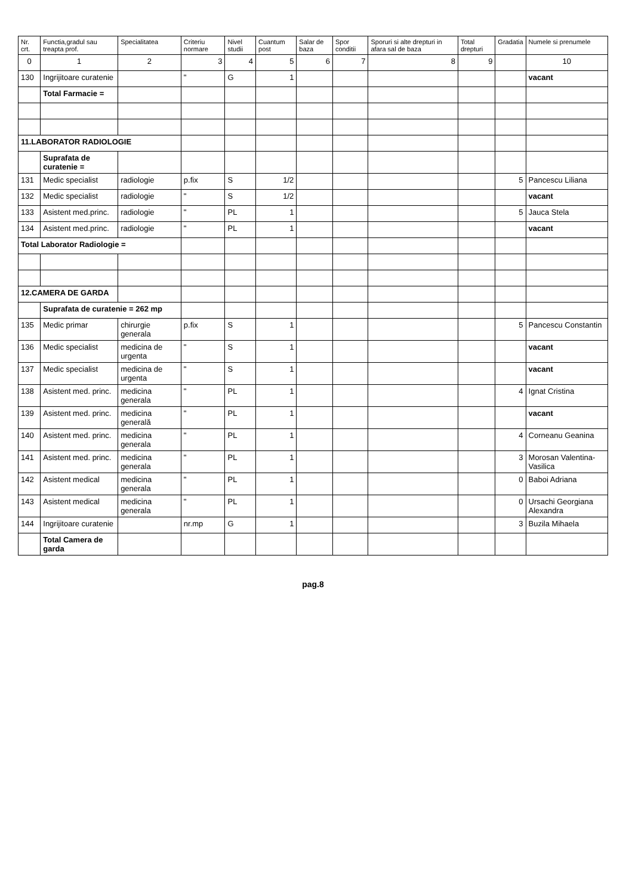| Nr. crt. | Functia,gradul sau treapta prof. | Specialitatea | Criteriu normare | Nivel studii | Cuantum post | Salar de baza | Spor conditii | Sporuri si alte drepturi in afara sal de baza | Total drepturi | Gradatia | Numele si prenumele |
| --- | --- | --- | --- | --- | --- | --- | --- | --- | --- | --- | --- |
| 0 | 1 | 2 | 3 | 4 | 5 | 6 | 7 | 8 | 9 | | 10 |
| 130 | Ingrijitoare curatenie | | " | G | 1 | | | | | | vacant |
| | Total Farmacie = | | | | | | | | | | |
| 11.LABORATOR RADIOLOGIE | | | | | | | | | | | |
| | Suprafata de curatenie = | | | | | | | | | | |
| 131 | Medic specialist | radiologie | p.fix | S | 1/2 | | | | | 5 | Pancescu Liliana |
| 132 | Medic specialist | radiologie | " | S | 1/2 | | | | | | vacant |
| 133 | Asistent med.princ. | radiologie | " | PL | 1 | | | | | 5 | Jauca Stela |
| 134 | Asistent med.princ. | radiologie | " | PL | 1 | | | | | | vacant |
| Total Laborator Radiologie = | | | | | | | | | | | |
| 12.CAMERA DE GARDA | | | | | | | | | | | |
| | Suprafata de curatenie = 262 mp | | | | | | | | | | |
| 135 | Medic primar | chirurgie generala | p.fix | S | 1 | | | | | 5 | Pancescu Constantin |
| 136 | Medic specialist | medicina de urgenta | " | S | 1 | | | | | | vacant |
| 137 | Medic specialist | medicina de urgenta | " | S | 1 | | | | | | vacant |
| 138 | Asistent med. princ. | medicina generala | " | PL | 1 | | | | | 4 | Ignat Cristina |
| 139 | Asistent med. princ. | medicina generală | " | PL | 1 | | | | | | vacant |
| 140 | Asistent med. princ. | medicina generala | " | PL | 1 | | | | | 4 | Corneanu Geanina |
| 141 | Asistent med. princ. | medicina generala | " | PL | 1 | | | | | 3 | Morosan Valentina-Vasilica |
| 142 | Asistent medical | medicina generala | " | PL | 1 | | | | | 0 | Baboi Adriana |
| 143 | Asistent medical | medicina generala | " | PL | 1 | | | | | 0 | Ursachi Georgiana Alexandra |
| 144 | Ingrijitoare curatenie | | nr.mp | G | 1 | | | | | 3 | Buzila Mihaela |
| | Total Camera de garda | | | | | | | | | | |
pag.8